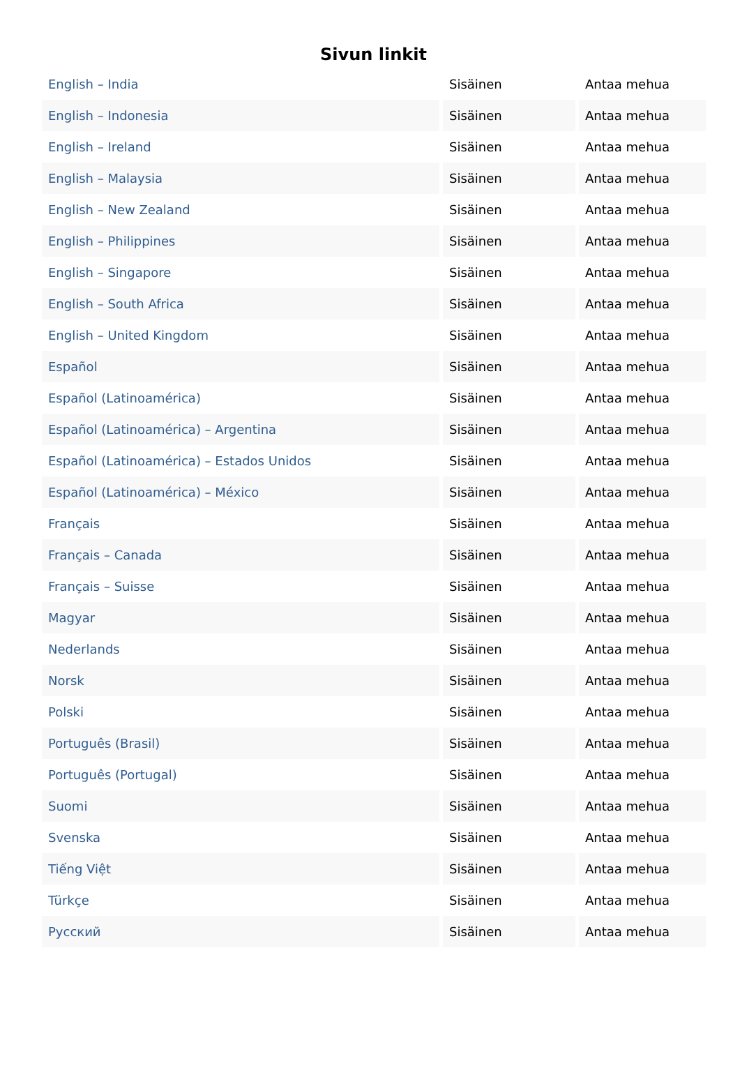Sivun linkit
| English – India | Sisäinen | Antaa mehua |
| English – Indonesia | Sisäinen | Antaa mehua |
| English – Ireland | Sisäinen | Antaa mehua |
| English – Malaysia | Sisäinen | Antaa mehua |
| English – New Zealand | Sisäinen | Antaa mehua |
| English – Philippines | Sisäinen | Antaa mehua |
| English – Singapore | Sisäinen | Antaa mehua |
| English – South Africa | Sisäinen | Antaa mehua |
| English – United Kingdom | Sisäinen | Antaa mehua |
| Español | Sisäinen | Antaa mehua |
| Español (Latinoamérica) | Sisäinen | Antaa mehua |
| Español (Latinoamérica) – Argentina | Sisäinen | Antaa mehua |
| Español (Latinoamérica) – Estados Unidos | Sisäinen | Antaa mehua |
| Español (Latinoamérica) – México | Sisäinen | Antaa mehua |
| Français | Sisäinen | Antaa mehua |
| Français – Canada | Sisäinen | Antaa mehua |
| Français – Suisse | Sisäinen | Antaa mehua |
| Magyar | Sisäinen | Antaa mehua |
| Nederlands | Sisäinen | Antaa mehua |
| Norsk | Sisäinen | Antaa mehua |
| Polski | Sisäinen | Antaa mehua |
| Português (Brasil) | Sisäinen | Antaa mehua |
| Português (Portugal) | Sisäinen | Antaa mehua |
| Suomi | Sisäinen | Antaa mehua |
| Svenska | Sisäinen | Antaa mehua |
| Tiếng Việt | Sisäinen | Antaa mehua |
| Türkçe | Sisäinen | Antaa mehua |
| Русский | Sisäinen | Antaa mehua |